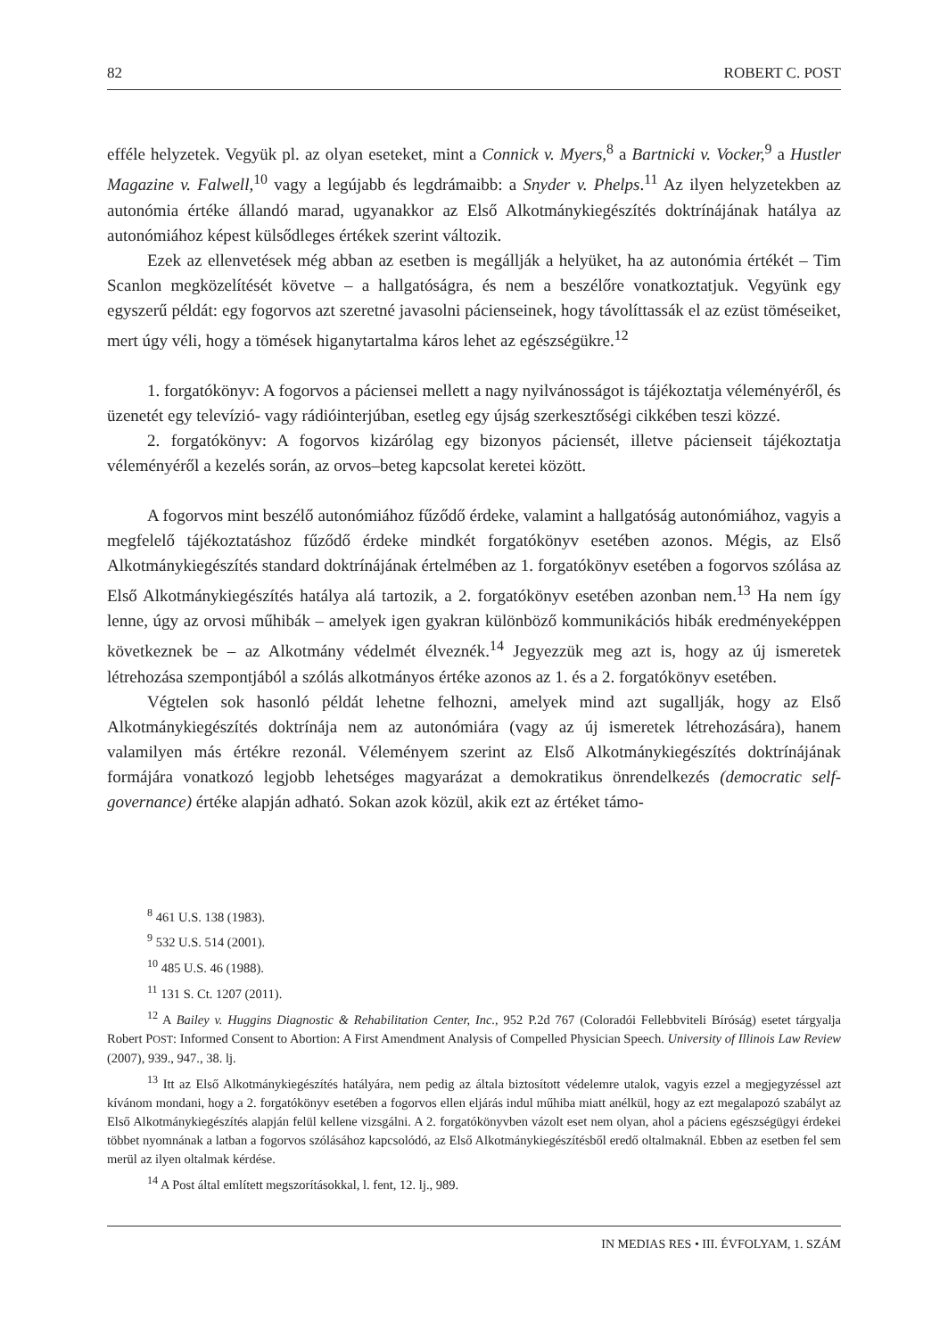82 ROBERT C. POST
efféle helyzetek. Vegyük pl. az olyan eseteket, mint a Connick v. Myers,<sup>8</sup> a Bartnicki v. Vocker,<sup>9</sup> a Hustler Magazine v. Falwell,<sup>10</sup> vagy a legújabb és legdrámaibb: a Snyder v. Phelps.<sup>11</sup> Az ilyen helyzetekben az autonómia értéke állandó marad, ugyanakkor az Első Alkotmánykiegészítés doktrínájának hatálya az autonómiához képest külsődleges értékek szerint változik.
Ezek az ellenvetések még abban az esetben is megállják a helyüket, ha az autonómia értékét – Tim Scanlon megközelítését követve – a hallgatóságra, és nem a beszélőre vonatkoztatjuk. Vegyünk egy egyszerű példát: egy fogorvos azt szeretné javasolni pácienseinek, hogy távolíttassák el az ezüst töméseiket, mert úgy véli, hogy a tömések higanytartalma káros lehet az egészségükre.<sup>12</sup>
1. forgatókönyv: A fogorvos a páciensei mellett a nagy nyilvánosságot is tájékoztatja véleményéről, és üzenetét egy televízió- vagy rádióinterjúban, esetleg egy újság szerkesztőségi cikkében teszi közzé.
2. forgatókönyv: A fogorvos kizárólag egy bizonyos páciensét, illetve pácienseit tájékoztatja véleményéről a kezelés során, az orvos–beteg kapcsolat keretei között.
A fogorvos mint beszélő autonómiához fűződő érdeke, valamint a hallgatóság autonómiához, vagyis a megfelelő tájékoztatáshoz fűződő érdeke mindkét forgatókönyv esetében azonos. Mégis, az Első Alkotmánykiegészítés standard doktrínájának értelmében az 1. forgatókönyv esetében a fogorvos szólása az Első Alkotmánykiegészítés hatálya alá tartozik, a 2. forgatókönyv esetében azonban nem.<sup>13</sup> Ha nem így lenne, úgy az orvosi műhibák – amelyek igen gyakran különböző kommunikációs hibák eredményeképpen következnek be – az Alkotmány védelmét élveznék.<sup>14</sup> Jegyezzük meg azt is, hogy az új ismeretek létrehozása szempontjából a szólás alkotmányos értéke azonos az 1. és a 2. forgatókönyv esetében.
Végtelen sok hasonló példát lehetne felhozni, amelyek mind azt sugallják, hogy az Első Alkotmánykiegészítés doktrínája nem az autonómiára (vagy az új ismeretek létrehozására), hanem valamilyen más értékre rezonál. Véleményem szerint az Első Alkotmánykiegészítés doktrínájának formájára vonatkozó legjobb lehetséges magyarázat a demokratikus önrendelkezés (democratic self-governance) értéke alapján adható. Sokan azok közül, akik ezt az értéket támo-
<sup>8</sup> 461 U.S. 138 (1983).
<sup>9</sup> 532 U.S. 514 (2001).
<sup>10</sup> 485 U.S. 46 (1988).
<sup>11</sup> 131 S. Ct. 1207 (2011).
<sup>12</sup> A Bailey v. Huggins Diagnostic & Rehabilitation Center, Inc., 952 P.2d 767 (Coloradói Fellebbviteli Bíróság) esetet tárgyalja Robert POST: Informed Consent to Abortion: A First Amendment Analysis of Compelled Physician Speech. University of Illinois Law Review (2007), 939., 947., 38. lj.
<sup>13</sup> Itt az Első Alkotmánykiegészítés hatályára, nem pedig az általa biztosított védelemre utalok, vagyis ezzel a megjegyzéssel azt kívánom mondani, hogy a 2. forgatókönyv esetében a fogorvos ellen eljárás indul műhiba miatt anélkül, hogy az ezt megalapozó szabályt az Első Alkotmánykiegészítés alapján felül kellene vizsgálni. A 2. forgatókönyvben vázolt eset nem olyan, ahol a páciens egészségügyi érdekei többet nyomnának a latban a fogorvos szólásához kapcsolódó, az Első Alkotmánykiegészítésből eredő oltalmaknál. Ebben az esetben fel sem merül az ilyen oltalmak kérdése.
<sup>14</sup> A Post által említett megszorításokkal, l. fent, 12. lj., 989.
IN MEDIAS RES • III. ÉVFOLYAM, 1. SZÁM